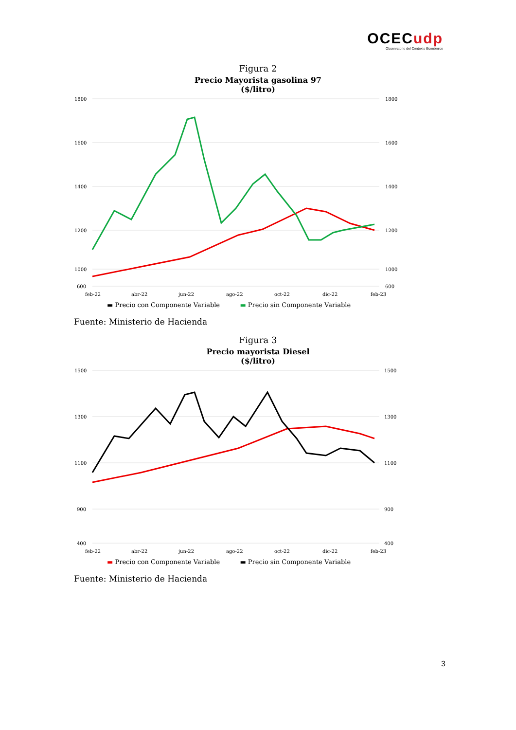OCECudp
Observatorio del Contexto Económico
Figura 2
Precio Mayorista gasolina 97
($/litro)
1800
1600
1400
1200
1000
600
1800
1600
1400
1200
1000
600
feb-22
abr-22
jun-22
ago-22
oct-22
dic-22
feb-23
▬ Precio con Componente Variable ▬ Precio sin Componente Variable
Fuente: Ministerio de Hacienda
Figura 3
Precio mayorista Diesel
($/litro)
1500
1300
1100
900
400
1500
1300
1100
900
400
feb-22
abr-22
jun-22
ago-22
oct-22
dic-22
feb-23
▬ Precio con Componente Variable ▬ Precio sin Componente Variable
Fuente: Ministerio de Hacienda
3